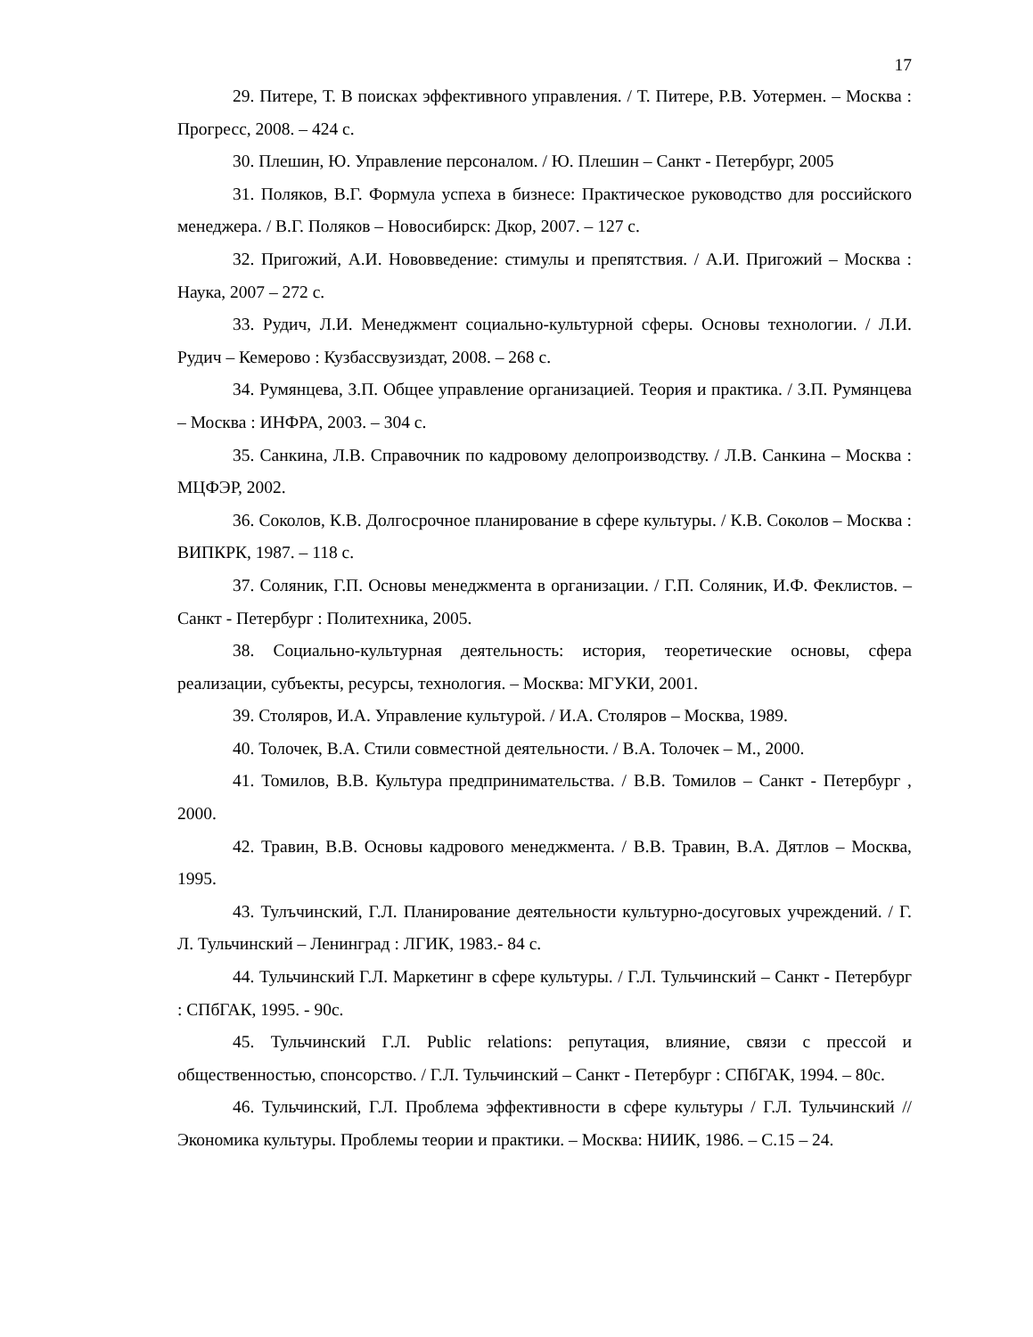17
29. Питере, Т. В поисках эффективного управления. / Т. Питере, Р.В. Уотермен. – Москва : Прогресс, 2008. – 424 с.
30. Плешин, Ю. Управление персоналом. / Ю. Плешин – Санкт - Петербург, 2005
31. Поляков, В.Г. Формула успеха в бизнесе: Практическое руководство для российского менеджера. / В.Г. Поляков – Новосибирск: Дкор, 2007. – 127 с.
32. Пригожий, А.И. Нововведение: стимулы и препятствия. / А.И. Пригожий – Москва : Наука, 2007 – 272 с.
33. Рудич, Л.И. Менеджмент социально-культурной сферы. Основы технологии. / Л.И. Рудич – Кемерово : Кузбассвузиздат, 2008. – 268 с.
34. Румянцева, З.П. Общее управление организацией. Теория и практика. / З.П. Румянцева – Москва : ИНФРА, 2003. – 304 с.
35. Санкина, Л.В. Справочник по кадровому делопроизводству. / Л.В. Санкина – Москва : МЦФЭР, 2002.
36. Соколов, К.В. Долгосрочное планирование в сфере культуры. / К.В. Соколов – Москва : ВИПКРК, 1987. – 118 с.
37. Соляник, Г.П. Основы менеджмента в организации. / Г.П. Соляник, И.Ф. Феклистов. – Санкт - Петербург : Политехника, 2005.
38. Социально-культурная деятельность: история, теоретические основы, сфера реализации, субъекты, ресурсы, технология. – Москва: МГУКИ, 2001.
39. Столяров, И.А. Управление культурой. / И.А. Столяров – Москва, 1989.
40. Толочек, В.А. Стили совместной деятельности. / В.А. Толочек – М., 2000.
41. Томилов, В.В. Культура предпринимательства. / В.В. Томилов – Санкт - Петербург , 2000.
42. Травин, В.В. Основы кадрового менеджмента. / В.В. Травин, В.А. Дятлов – Москва, 1995.
43. Тулъчинский, Г.Л. Планирование деятельности культурно-досуговых учреждений. / Г. Л. Тульчинский – Ленинград : ЛГИК, 1983.- 84 с.
44. Тульчинский Г.Л. Маркетинг в сфере культуры. / Г.Л. Тульчинский – Санкт - Петербург : СПбГАК, 1995. - 90с.
45. Тульчинский Г.Л. Public relations: репутация, влияние, связи с прессой и общественностью, спонсорство. / Г.Л. Тульчинский – Санкт - Петербург : СПбГАК, 1994. – 80с.
46. Тульчинский, Г.Л. Проблема эффективности в сфере культуры / Г.Л. Тульчинский // Экономика культуры. Проблемы теории и практики. – Москва: НИИК, 1986. – С.15 – 24.